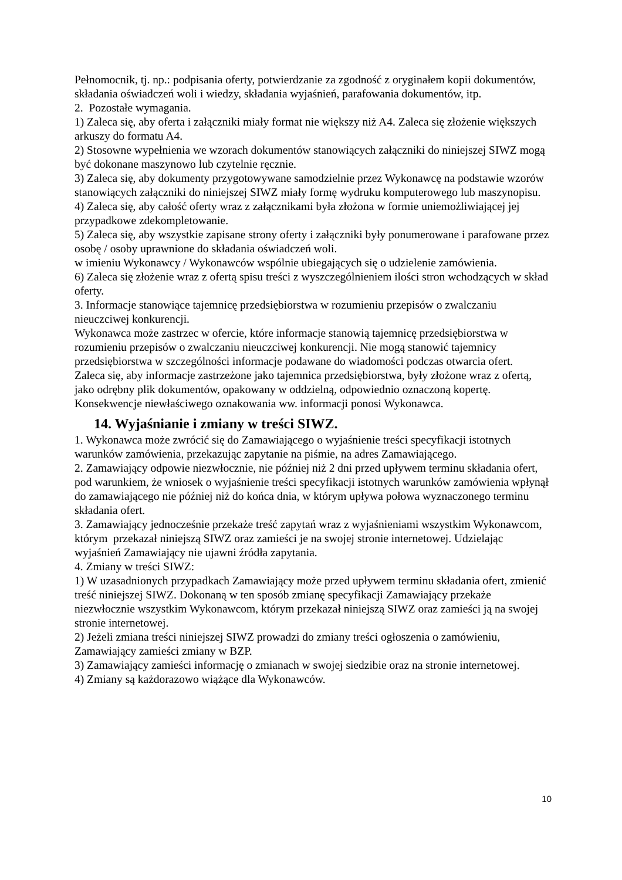Pełnomocnik, tj. np.: podpisania oferty, potwierdzanie za zgodność z oryginałem kopii dokumentów, składania oświadczeń woli i wiedzy, składania wyjaśnień, parafowania dokumentów, itp.
2. Pozostałe wymagania.
1) Zaleca się, aby oferta i załączniki miały format nie większy niż A4. Zaleca się złożenie większych arkuszy do formatu A4.
2) Stosowne wypełnienia we wzorach dokumentów stanowiących załączniki do niniejszej SIWZ mogą być dokonane maszynowo lub czytelnie ręcznie.
3) Zaleca się, aby dokumenty przygotowywane samodzielnie przez Wykonawcę na podstawie wzorów stanowiących załączniki do niniejszej SIWZ miały formę wydruku komputerowego lub maszynopisu.
4) Zaleca się, aby całość oferty wraz z załącznikami była złożona w formie uniemożliwiającej jej przypadkowe zdekompletowanie.
5) Zaleca się, aby wszystkie zapisane strony oferty i załączniki były ponumerowane i parafowane przez osobę / osoby uprawnione do składania oświadczeń woli.
w imieniu Wykonawcy / Wykonawców wspólnie ubiegających się o udzielenie zamówienia.
6) Zaleca się złożenie wraz z ofertą spisu treści z wyszczególnieniem ilości stron wchodzących w skład oferty.
3. Informacje stanowiące tajemnicę przedsiębiorstwa w rozumieniu przepisów o zwalczaniu nieuczciwej konkurencji.
Wykonawca może zastrzec w ofercie, które informacje stanowią tajemnicę przedsiębiorstwa w rozumieniu przepisów o zwalczaniu nieuczciwej konkurencji. Nie mogą stanowić tajemnicy przedsiębiorstwa w szczególności informacje podawane do wiadomości podczas otwarcia ofert.
Zaleca się, aby informacje zastrzeżone jako tajemnica przedsiębiorstwa, były złożone wraz z ofertą, jako odrębny plik dokumentów, opakowany w oddzielną, odpowiednio oznaczoną kopertę. Konsekwencje niewłaściwego oznakowania ww. informacji ponosi Wykonawca.
14. Wyjaśnianie i zmiany w treści SIWZ.
1. Wykonawca może zwrócić się do Zamawiającego o wyjaśnienie treści specyfikacji istotnych warunków zamówienia, przekazując zapytanie na piśmie, na adres Zamawiającego.
2. Zamawiający odpowie niezwłocznie, nie później niż 2 dni przed upływem terminu składania ofert, pod warunkiem, że wniosek o wyjaśnienie treści specyfikacji istotnych warunków zamówienia wpłynął do zamawiającego nie później niż do końca dnia, w którym upływa połowa wyznaczonego terminu składania ofert.
3. Zamawiający jednocześnie przekaże treść zapytań wraz z wyjaśnieniami wszystkim Wykonawcom, którym przekazał niniejszą SIWZ oraz zamieści je na swojej stronie internetowej. Udzielając wyjaśnień Zamawiający nie ujawni źródła zapytania.
4. Zmiany w treści SIWZ:
1) W uzasadnionych przypadkach Zamawiający może przed upływem terminu składania ofert, zmienić treść niniejszej SIWZ. Dokonaną w ten sposób zmianę specyfikacji Zamawiający przekaże niezwłocznie wszystkim Wykonawcom, którym przekazał niniejszą SIWZ oraz zamieści ją na swojej stronie internetowej.
2) Jeżeli zmiana treści niniejszej SIWZ prowadzi do zmiany treści ogłoszenia o zamówieniu, Zamawiający zamieści zmiany w BZP.
3) Zamawiający zamieści informację o zmianach w swojej siedzibie oraz na stronie internetowej.
4) Zmiany są każdorazowo wiążące dla Wykonawców.
10